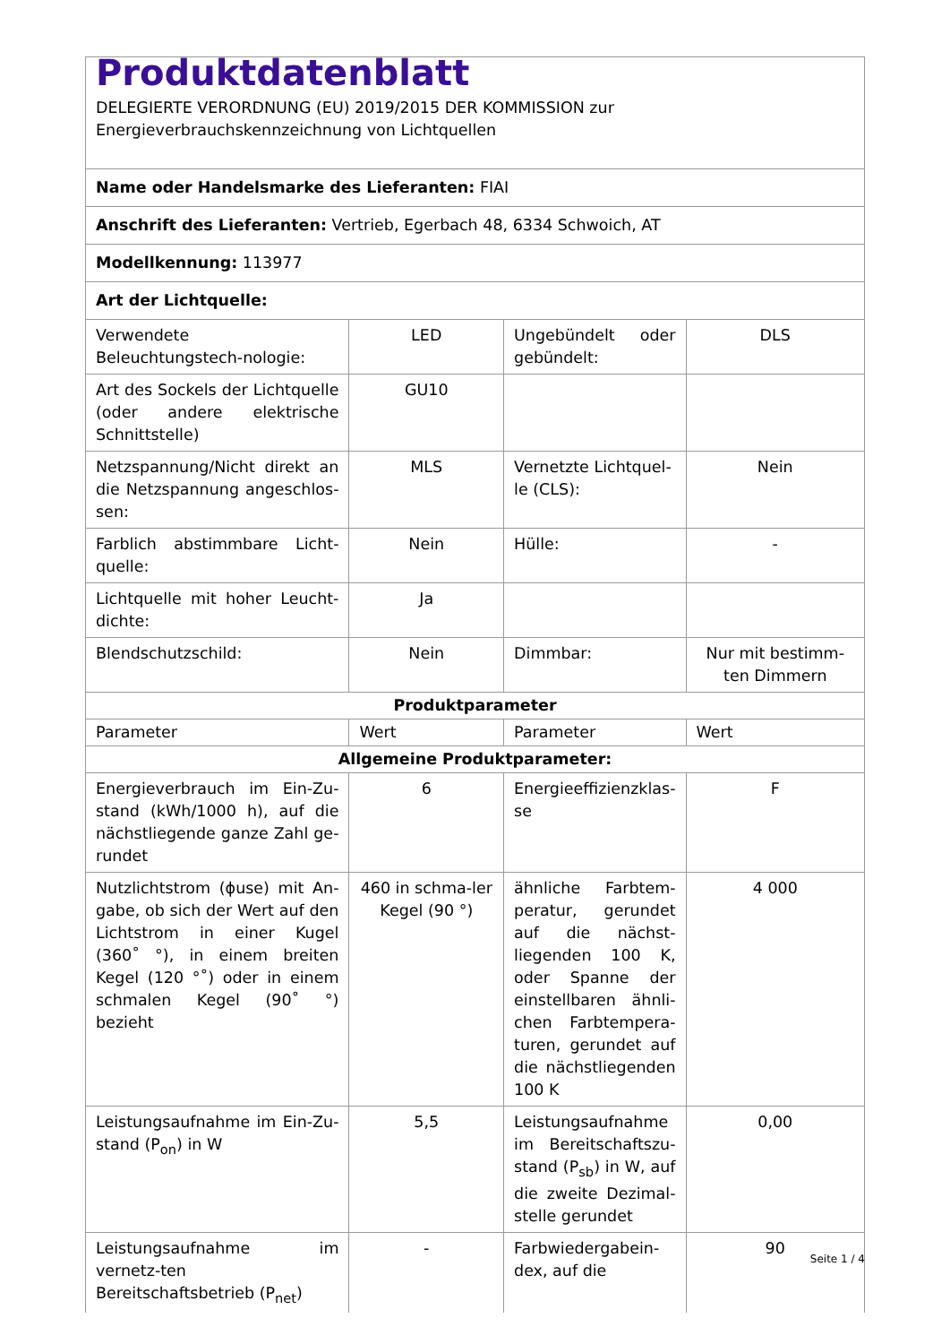| Produktdatenblatt DELEGIERTE VERORDNUNG (EU) 2019/2015 DER KOMMISSION zur Energieverbrauchskennzeichnung von Lichtquellen | | | |
| Name oder Handelsmarke des Lieferanten: FIAI | | | |
| Anschrift des Lieferanten: Vertrieb, Egerbach 48, 6334 Schwoich, AT | | | |
| Modellkennung: 113977 | | | |
| Art der Lichtquelle: | | | |
| Verwendete Beleuchtungstech-nologie: | LED | Ungebündelt oder gebündelt: | DLS |
| Art des Sockels der Lichtquelle (oder andere elektrische Schnittstelle) | GU10 | | |
| Netzspannung/Nicht direkt an die Netzspannung angeschlos-sen: | MLS | Vernetzte Lichtquel-le (CLS): | Nein |
| Farblich abstimmbare Licht-quelle: | Nein | Hülle: | - |
| Lichtquelle mit hoher Leucht-dichte: | Ja | | |
| Blendschutzschild: | Nein | Dimmbar: | Nur mit bestimm-ten Dimmern |
| Produktparameter | | | |
| Parameter | Wert | Parameter | Wert |
| Allgemeine Produktparameter: | | | |
| Energieverbrauch im Ein-Zu-stand (kWh/1000 h), auf die nächstliegende ganze Zahl ge-rundet | 6 | Energieeffizienzklas-se | F |
| Nutzlichtstrom (ϕuse) mit An-gabe, ob sich der Wert auf den Lichtstrom in einer Kugel (360˚ °), in einem breiten Kegel (120 °˚) oder in einem schmalen Kegel (90˚ °) bezieht | 460 in schma-ler Kegel (90 °) | ähnliche Farbtem-peratur, gerundet auf die nächst-liegenden 100 K, oder Spanne der einstellbaren ähnli-chen Farbtempera-turen, gerundet auf die nächstliegenden 100 K | 4 000 |
| Leistungsaufnahme im Ein-Zu-stand (P<sub>on</sub>) in W | 5,5 | Leistungsaufnahme im Bereitschaftszu-stand (P<sub>sb</sub>) in W, auf die zweite Dezimal-stelle gerundet | 0,00 |
| Leistungsaufnahme im vernetz-ten Bereitschaftsbetrieb (P<sub>net</sub>) | - | Farbwiedergabein-dex, auf die | 90 |
Seite 1 / 4